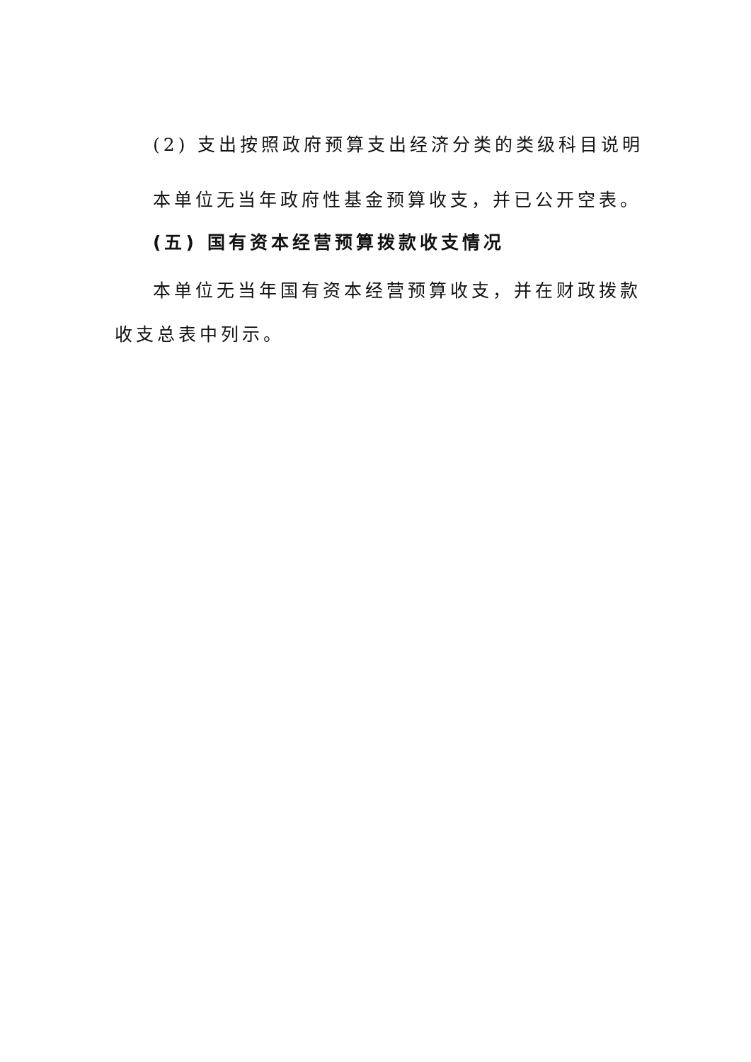(2) 支出按照政府预算支出经济分类的类级科目说明
本单位无当年政府性基金预算收支，并已公开空表。
(五) 国有资本经营预算拨款收支情况
本单位无当年国有资本经营预算收支，并在财政拨款收支总表中列示。